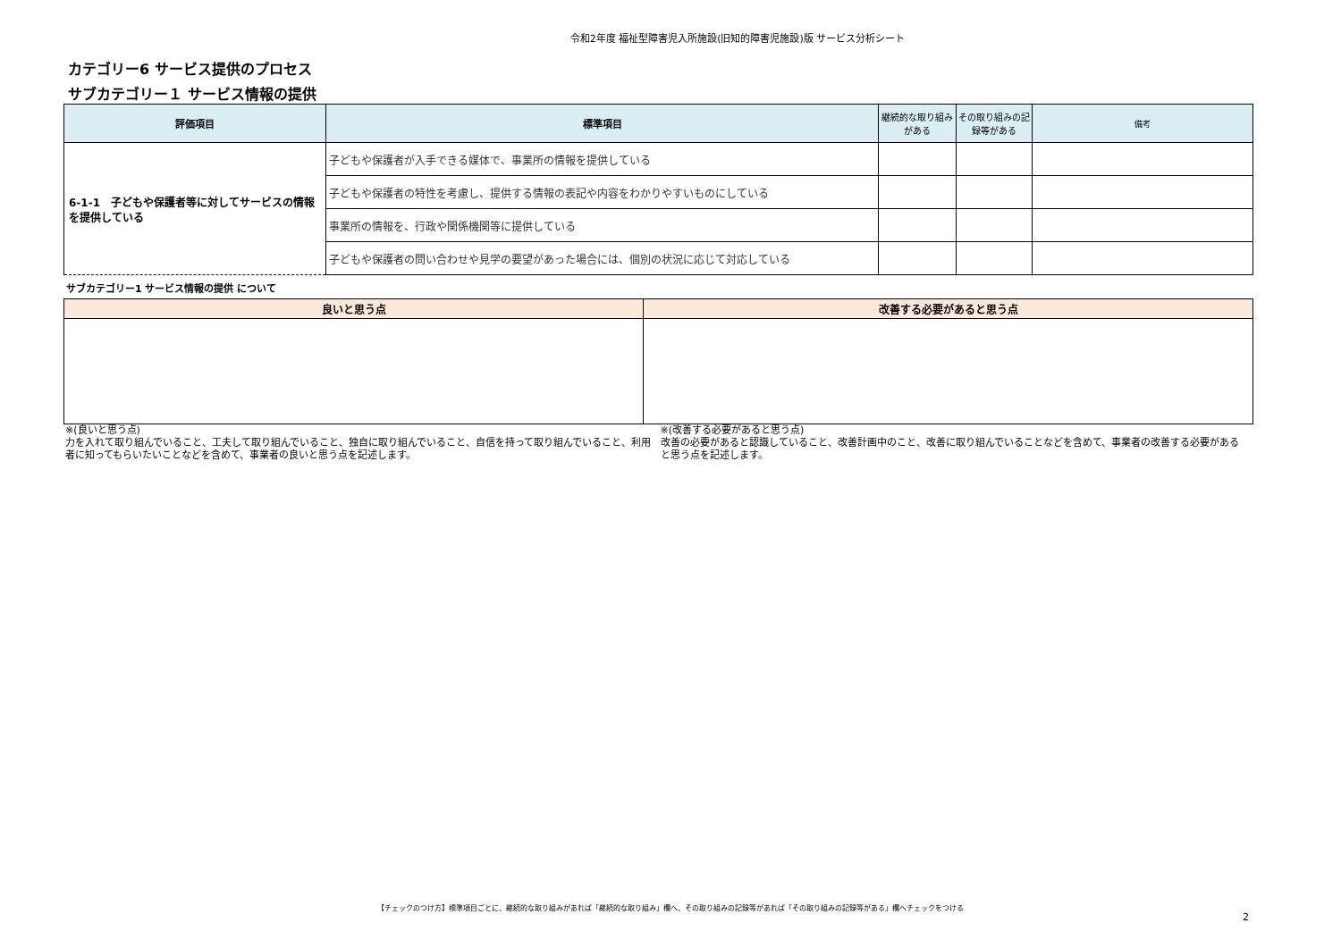令和2年度 福祉型障害児入所施設(旧知的障害児施設)版 サービス分析シート
カテゴリー6 サービス提供のプロセス
サブカテゴリー１ サービス情報の提供
| 評価項目 | 標準項目 | 継続的な取り組みがある | その取り組みの記録等がある | 備考 |
| --- | --- | --- | --- | --- |
| 6-1-1 子どもや保護者等に対してサービスの情報を提供している | 子どもや保護者が入手できる媒体で、事業所の情報を提供している | | | |
| | 子どもや保護者の特性を考慮し、提供する情報の表記や内容をわかりやすいものにしている | | | |
| | 事業所の情報を、行政や関係機関等に提供している | | | |
| | 子どもや保護者の問い合わせや見学の要望があった場合には、個別の状況に応じて対応している | | | |
サブカテゴリー1 サービス情報の提供 について
| 良いと思う点 | 改善する必要があると思う点 |
| --- | --- |
※(良いと思う点)
力を入れて取り組んでいること、工夫して取り組んでいること、独自に取り組んでいること、自信を持って取り組んでいること、利用者に知ってもらいたいことなどを含めて、事業者の良いと思う点を記述します。
※(改善する必要があると思う点)
改善の必要があると認識していること、改善計画中のこと、改善に取り組んでいることなどを含めて、事業者の改善する必要があると思う点を記述します。
【チェックのつけ方】標準項目ごとに、継続的な取り組みがあれば「継続的な取り組み」欄へ、その取り組みの記録等があれば「その取り組みの記録等がある」欄へチェックをつける
2